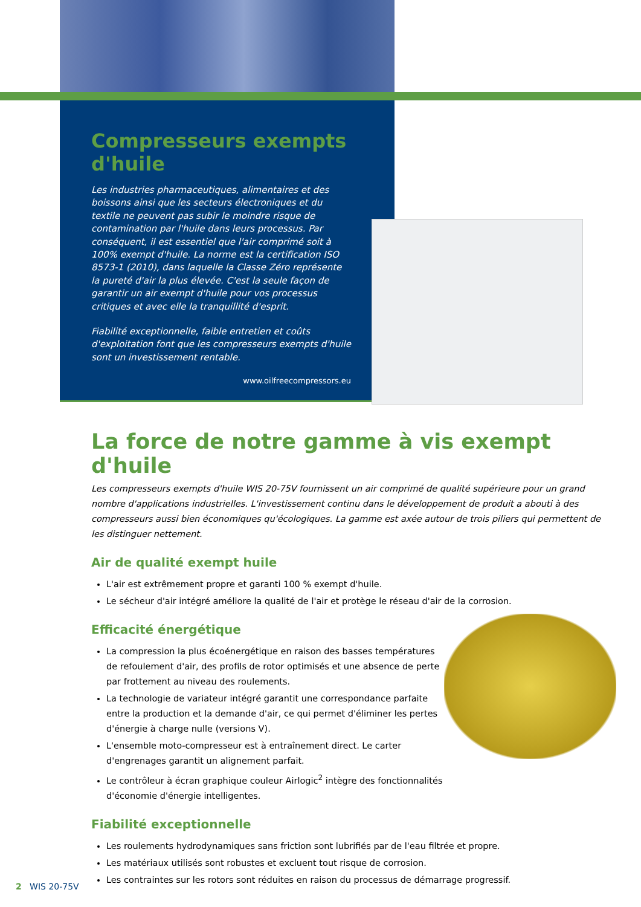Compresseurs exempts d'huile
Les industries pharmaceutiques, alimentaires et des boissons ainsi que les secteurs électroniques et du textile ne peuvent pas subir le moindre risque de contamination par l'huile dans leurs processus. Par conséquent, il est essentiel que l'air comprimé soit à 100% exempt d'huile. La norme est la certification ISO 8573-1 (2010), dans laquelle la Classe Zéro représente la pureté d'air la plus élevée. C'est la seule façon de garantir un air exempt d'huile pour vos processus critiques et avec elle la tranquillité d'esprit.
Fiabilité exceptionnelle, faible entretien et coûts d'exploitation font que les compresseurs exempts d'huile sont un investissement rentable.
www.oilfreecompressors.eu
La force de notre gamme à vis exempt d'huile
Les compresseurs exempts d'huile WIS 20-75V fournissent un air comprimé de qualité supérieure pour un grand nombre d'applications industrielles. L'investissement continu dans le développement de produit a abouti à des compresseurs aussi bien économiques qu'écologiques. La gamme est axée autour de trois piliers qui permettent de les distinguer nettement.
Air de qualité exempt huile
L'air est extrêmement propre et garanti 100 % exempt d'huile.
Le sécheur d'air intégré améliore la qualité de l'air et protège le réseau d'air de la corrosion.
Efficacité énergétique
La compression la plus écoénergétique en raison des basses températures de refoulement d'air, des profils de rotor optimisés et une absence de perte par frottement au niveau des roulements.
La technologie de variateur intégré garantit une correspondance parfaite entre la production et la demande d'air, ce qui permet d'éliminer les pertes d'énergie à charge nulle (versions V).
L'ensemble moto-compresseur est à entraînement direct. Le carter d'engrenages garantit un alignement parfait.
Le contrôleur à écran graphique couleur Airlogic<sup>2</sup> intègre des fonctionnalités d'économie d'énergie intelligentes.
Fiabilité exceptionnelle
Les roulements hydrodynamiques sans friction sont lubrifiés par de l'eau filtrée et propre.
Les matériaux utilisés sont robustes et excluent tout risque de corrosion.
Les contraintes sur les rotors sont réduites en raison du processus de démarrage progressif.
2 WIS 20-75V